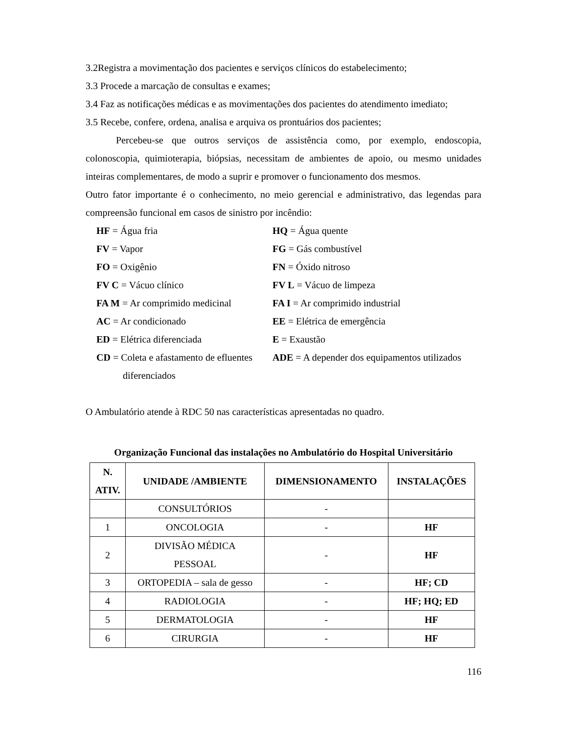3.2Registra a movimentação dos pacientes e serviços clínicos do estabelecimento;
3.3 Procede a marcação de consultas e exames;
3.4 Faz as notificações médicas e as movimentações dos pacientes do atendimento imediato;
3.5 Recebe, confere, ordena, analisa e arquiva os prontuários dos pacientes;
Percebeu-se que outros serviços de assistência como, por exemplo, endoscopia, colonoscopia, quimioterapia, biópsias, necessitam de ambientes de apoio, ou mesmo unidades inteiras complementares, de modo a suprir e promover o funcionamento dos mesmos.
Outro fator importante é o conhecimento, no meio gerencial e administrativo, das legendas para compreensão funcional em casos de sinistro por incêndio:
HF = Água fria
HQ = Água quente
FV = Vapor
FG = Gás combustível
FO = Oxigênio
FN = Óxido nitroso
FV C = Vácuo clínico
FV L = Vácuo de limpeza
FA M = Ar comprimido medicinal
FA I = Ar comprimido industrial
AC = Ar condicionado
EE = Elétrica de emergência
ED = Elétrica diferenciada
E = Exaustão
CD = Coleta e afastamento de efluentes diferenciados
ADE = A depender dos equipamentos utilizados
O Ambulatório atende à RDC 50 nas características apresentadas no quadro.
Organização Funcional das instalações no Ambulatório do Hospital Universitário
| N. ATIV. | UNIDADE /AMBIENTE | DIMENSIONAMENTO | INSTALAÇÕES |
| --- | --- | --- | --- |
| | CONSULTÓRIOS | - | |
| 1 | ONCOLOGIA | - | HF |
| 2 | DIVISÃO MÉDICA PESSOAL | - | HF |
| 3 | ORTOPEDIA – sala de gesso | - | HF; CD |
| 4 | RADIOLOGIA | - | HF; HQ; ED |
| 5 | DERMATOLOGIA | - | HF |
| 6 | CIRURGIA | - | HF |
116